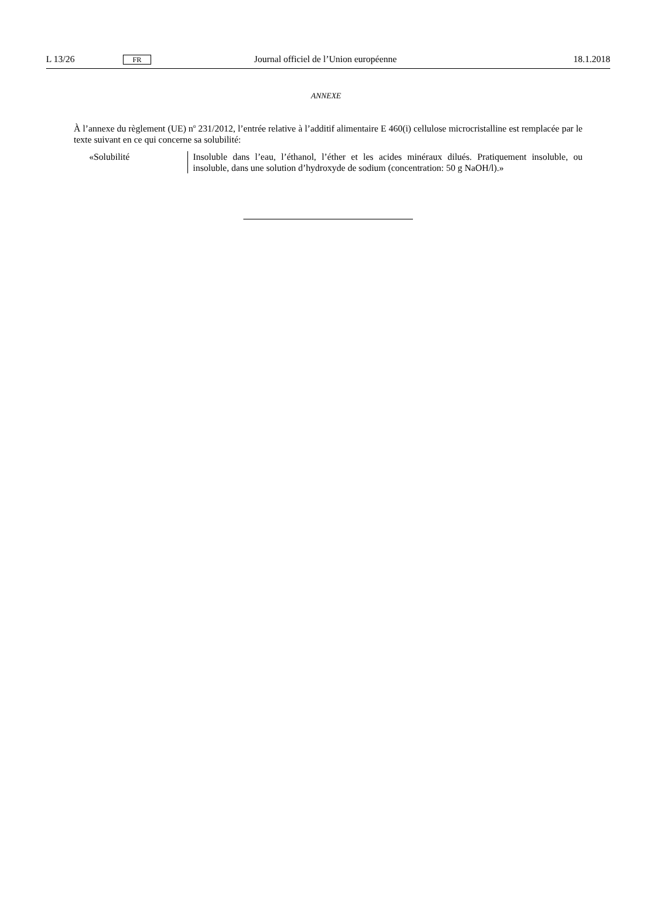L 13/26 FR Journal officiel de l’Union européenne 18.1.2018
ANNEXE
À l’annexe du règlement (UE) n<sup>o</sup> 231/2012, l’entrée relative à l’additif alimentaire E 460(i) cellulose microcristalline est remplacée par le texte suivant en ce qui concerne sa solubilité:
| «Solubilité | Insoluble dans l’eau, l’éthanol, l’éther et les acides minéraux dilués. Pratiquement insoluble, ou insoluble, dans une solution d’hydroxyde de sodium (concentration: 50 g NaOH/l).» |